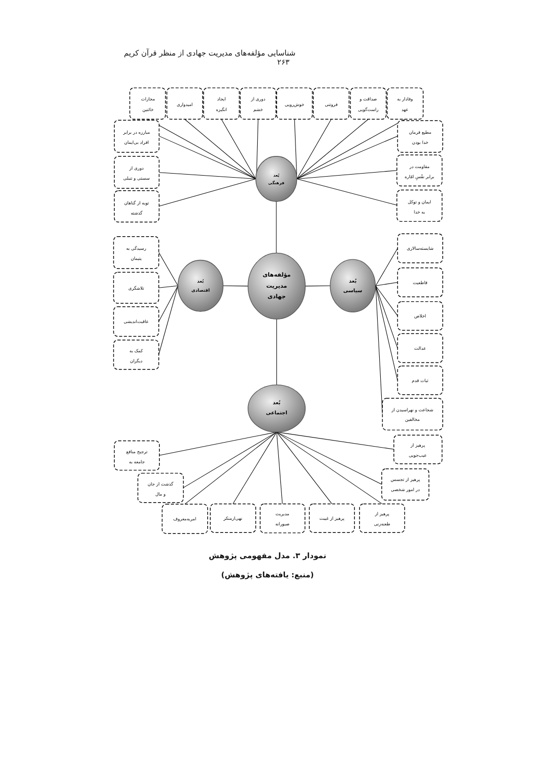شناسایی مؤلفه‌های مدیریت جهادی از منظر قرآن کریم ۲۶۳
وفادار به
عهد
صداقت و
راست‌گویی
فروتنی
خوش‌رویی
دوری از
خشم
ایجاد
انگیزه
امیدواری
مجازات
خائنین
مبارزه در برابر
افراد بی‌ایمان
دوری از
سستی و تنبلی
توبه از گناهان
گذشته
مطیع فرمان
خدا بودن
مقاومت در
برابر نفْسِ امّاره
ایمان و توکل
به خدا
بُعد
فرهنگی
رسیدگی به
یتیمان
تلاشگری
عاقبت‌اندیشی
کمک به
دیگران
بُعد
اقتصادی
مؤلفه‌های
مدیریت
جهادی
بُعد
سیاسی
شایسته‌سالاری
قاطعیت
اخلاص
عدالت
ثبات قدم
شجاعت و نهراسیدن از
مخالفین
بُعد
اجتماعی
پرهیز از
عیب‌جویی
ترجیح منافع
جامعه به
پرهیز از تجسس
در امور شخصی
گذشت از جان
و مال
امربه‌معروف
نهی‌ازمنکر
مدیریت
صبورانه
پرهیز از غیبت
پرهیز از
طعنه‌زنی
نمودار ۳. مدل مفهومی پژوهش
(منبع: یافته‌های پژوهش)